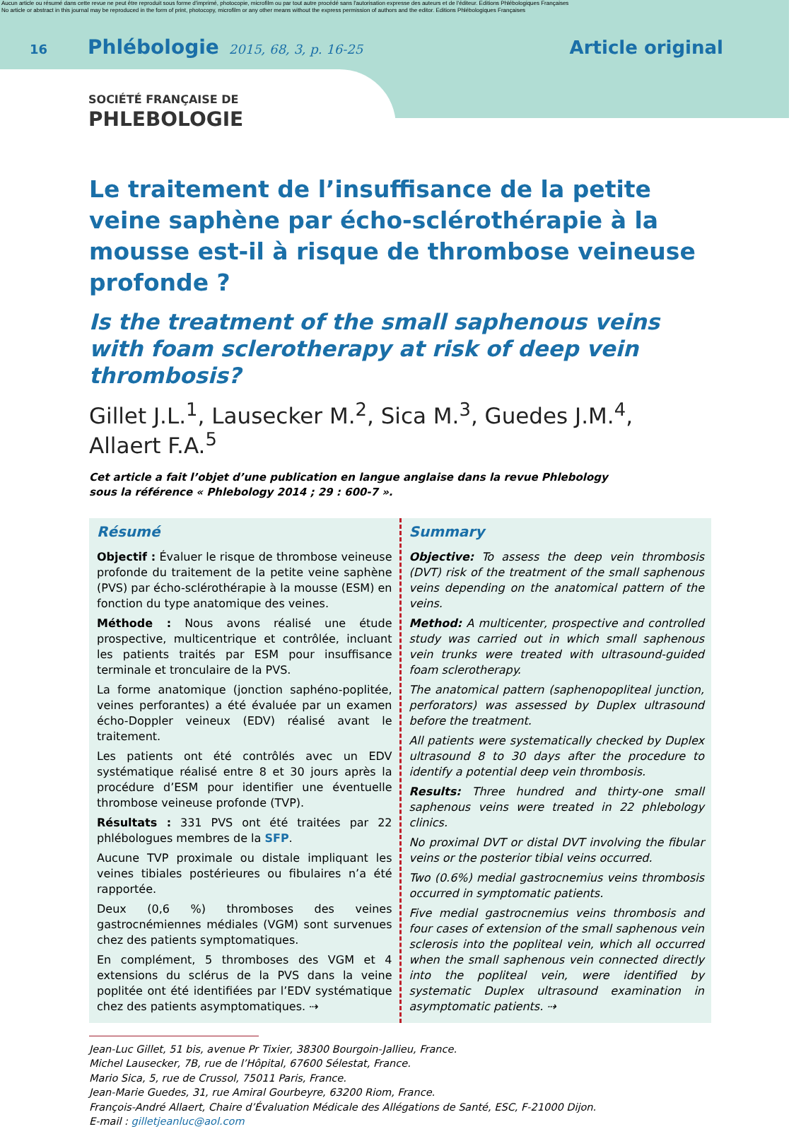Aucun article ou résumé dans cette revue ne peut être reproduit sous forme d'imprimé, photocopie, microfilm ou par tout autre procédé sans l'autorisation expresse des auteurs et de l'éditeur. Editions Phlébologiques Françaises
No article or abstract in this journal may be reproduced in the form of print, photocopy, microfilm or any other means without the express permission of authors and the editor. Editions Phlébologiques Françaises
16 Phlébologie 2015, 68, 3, p. 16-25 Article original
SOCIÉTÉ FRANÇAISE DE
PHLEBOLOGIE
Le traitement de l’insuffisance de la petite veine saphène par écho-sclérothérapie à la mousse est-il à risque de thrombose veineuse profonde ?
Is the treatment of the small saphenous veins with foam sclerotherapy at risk of deep vein thrombosis?
Gillet J.L.<sup>1</sup>, Lausecker M.<sup>2</sup>, Sica M.<sup>3</sup>, Guedes J.M.<sup>4</sup>, Allaert F.A.<sup>5</sup>
Cet article a fait l’objet d’une publication en langue anglaise dans la revue Phlebology
sous la référence « Phlebology 2014 ; 29 : 600-7 ».
Résumé
Objectif : Évaluer le risque de thrombose veineuse profonde du traitement de la petite veine saphène (PVS) par écho-sclérothérapie à la mousse (ESM) en fonction du type anatomique des veines.
Méthode : Nous avons réalisé une étude prospective, multicentrique et contrôlée, incluant les patients traités par ESM pour insuffisance terminale et tronculaire de la PVS.
La forme anatomique (jonction saphéno-poplitée, veines perforantes) a été évaluée par un examen écho-Doppler veineux (EDV) réalisé avant le traitement.
Les patients ont été contrôlés avec un EDV systématique réalisé entre 8 et 30 jours après la procédure d’ESM pour identifier une éventuelle thrombose veineuse profonde (TVP).
Résultats : 331 PVS ont été traitées par 22 phlébologues membres de la SFP.
Aucune TVP proximale ou distale impliquant les veines tibiales postérieures ou fibulaires n’a été rapportée.
Deux (0,6 %) thromboses des veines gastrocnémiennes médiales (VGM) sont survenues chez des patients symptomatiques.
En complément, 5 thromboses des VGM et 4 extensions du sclérus de la PVS dans la veine poplitée ont été identifiées par l’EDV systématique chez des patients asymptomatiques. ⇢
Summary
Objective: To assess the deep vein thrombosis (DVT) risk of the treatment of the small saphenous veins depending on the anatomical pattern of the veins.
Method: A multicenter, prospective and controlled study was carried out in which small saphenous vein trunks were treated with ultrasound-guided foam sclerotherapy.
The anatomical pattern (saphenopopliteal junction, perforators) was assessed by Duplex ultrasound before the treatment.
All patients were systematically checked by Duplex ultrasound 8 to 30 days after the procedure to identify a potential deep vein thrombosis.
Results: Three hundred and thirty-one small saphenous veins were treated in 22 phlebology clinics.
No proximal DVT or distal DVT involving the fibular veins or the posterior tibial veins occurred.
Two (0.6%) medial gastrocnemius veins thrombosis occurred in symptomatic patients.
Five medial gastrocnemius veins thrombosis and four cases of extension of the small saphenous vein sclerosis into the popliteal vein, which all occurred when the small saphenous vein connected directly into the popliteal vein, were identified by systematic Duplex ultrasound examination in asymptomatic patients. ⇢
Jean-Luc Gillet, 51 bis, avenue Pr Tixier, 38300 Bourgoin-Jallieu, France.
Michel Lausecker, 7B, rue de l’Hôpital, 67600 Sélestat, France.
Mario Sica, 5, rue de Crussol, 75011 Paris, France.
Jean-Marie Guedes, 31, rue Amiral Gourbeyre, 63200 Riom, France.
François-André Allaert, Chaire d’Évaluation Médicale des Allégations de Santé, ESC, F-21000 Dijon.
E-mail : gilletjeanluc@aol.com